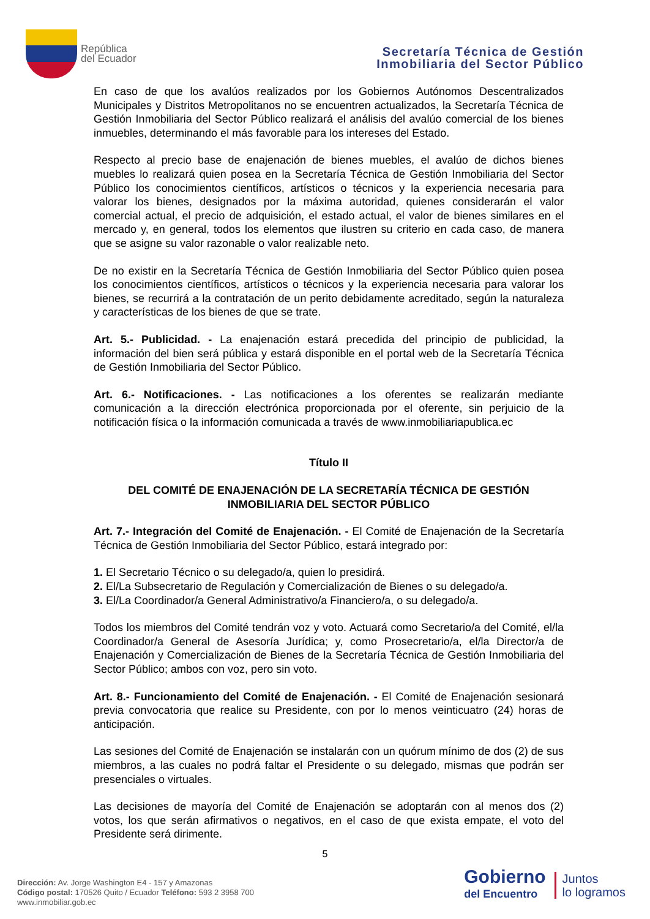República
del Ecuador
Secretaría Técnica de Gestión
Inmobiliaria del Sector Público
En caso de que los avalúos realizados por los Gobiernos Autónomos Descentralizados Municipales y Distritos Metropolitanos no se encuentren actualizados, la Secretaría Técnica de Gestión Inmobiliaria del Sector Público realizará el análisis del avalúo comercial de los bienes inmuebles, determinando el más favorable para los intereses del Estado.
Respecto al precio base de enajenación de bienes muebles, el avalúo de dichos bienes muebles lo realizará quien posea en la Secretaría Técnica de Gestión Inmobiliaria del Sector Público los conocimientos científicos, artísticos o técnicos y la experiencia necesaria para valorar los bienes, designados por la máxima autoridad, quienes considerarán el valor comercial actual, el precio de adquisición, el estado actual, el valor de bienes similares en el mercado y, en general, todos los elementos que ilustren su criterio en cada caso, de manera que se asigne su valor razonable o valor realizable neto.
De no existir en la Secretaría Técnica de Gestión Inmobiliaria del Sector Público quien posea los conocimientos científicos, artísticos o técnicos y la experiencia necesaria para valorar los bienes, se recurrirá a la contratación de un perito debidamente acreditado, según la naturaleza y características de los bienes de que se trate.
Art. 5.- Publicidad. - La enajenación estará precedida del principio de publicidad, la información del bien será pública y estará disponible en el portal web de la Secretaría Técnica de Gestión Inmobiliaria del Sector Público.
Art. 6.- Notificaciones. - Las notificaciones a los oferentes se realizarán mediante comunicación a la dirección electrónica proporcionada por el oferente, sin perjuicio de la notificación física o la información comunicada a través de www.inmobiliariapublica.ec
Título II
DEL COMITÉ DE ENAJENACIÓN DE LA SECRETARÍA TÉCNICA DE GESTIÓN INMOBILIARIA DEL SECTOR PÚBLICO
Art. 7.- Integración del Comité de Enajenación. - El Comité de Enajenación de la Secretaría Técnica de Gestión Inmobiliaria del Sector Público, estará integrado por:
1. El Secretario Técnico o su delegado/a, quien lo presidirá.
2. El/La Subsecretario de Regulación y Comercialización de Bienes o su delegado/a.
3. El/La Coordinador/a General Administrativo/a Financiero/a, o su delegado/a.
Todos los miembros del Comité tendrán voz y voto. Actuará como Secretario/a del Comité, el/la Coordinador/a General de Asesoría Jurídica; y, como Prosecretario/a, el/la Director/a de Enajenación y Comercialización de Bienes de la Secretaría Técnica de Gestión Inmobiliaria del Sector Público; ambos con voz, pero sin voto.
Art. 8.- Funcionamiento del Comité de Enajenación. - El Comité de Enajenación sesionará previa convocatoria que realice su Presidente, con por lo menos veinticuatro (24) horas de anticipación.
Las sesiones del Comité de Enajenación se instalarán con un quórum mínimo de dos (2) de sus miembros, a las cuales no podrá faltar el Presidente o su delegado, mismas que podrán ser presenciales o virtuales.
Las decisiones de mayoría del Comité de Enajenación se adoptarán con al menos dos (2) votos, los que serán afirmativos o negativos, en el caso de que exista empate, el voto del Presidente será dirimente.
5
Dirección: Av. Jorge Washington E4 - 157 y Amazonas
Código postal: 170526 Quito / Ecuador Teléfono: 593 2 3958 700
www.inmobiliar.gob.ec
Gobierno
del Encuentro
Juntos
lo logramos